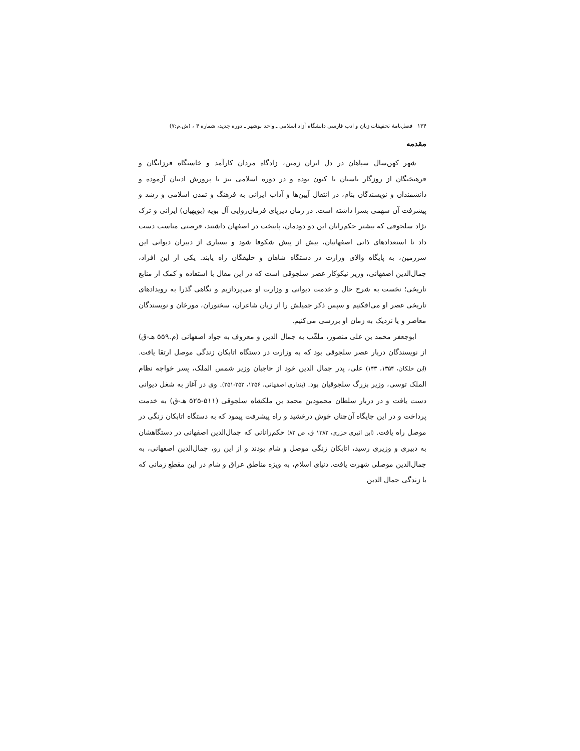۱۳۴ فصل‌نامهٔ تحقیقات زبان و ادب فارسی دانشگاه آزاد اسلامی ـ واحد بوشهر ـ دوره جدید، شماره ۴ ، (ش.م:۷)
مقدمه
شهر کهن‌سال سپاهان در دل ایران زمین، زادگاه مردان کارآمد و خاستگاه فرزانگان و فرهیختگان از روزگار باستان تا کنون بوده و در دوره اسلامی نیز با پرورش ادیبان آزموده و دانشمندان و نویسندگان بنام، در انتقال آیین‌ها و آداب ایرانی به فرهنگ و تمدن اسلامی و رشد و پیشرفت آن سهمی بسزا داشته است. در زمان دیرپای فرمان‌روایی آل بویه (بویهیان) ایرانی و ترک نژاد سلجوقی که بیشتر حکم‌رانان این دو دودمان، پایتخت در اصفهان داشتند، فرصتی مناسب دست داد تا استعدادهای ذاتی اصفهانیان، بیش از پیش شکوفا شود و بسیاری از دبیران دیوانی این سرزمین، به پایگاه والای وزارت در دستگاه شاهان و خلیفگان راه یابند. یکی از این افراد، جمال‌الدین اصفهانی، وزیر نیکوکار عصر سلجوقی است که در این مقال با استفاده و کمک از منابع تاریخی؛ نخست به شرح حال و خدمت دیوانی و وزارت او می‌پردازیم و نگاهی گذرا به رویدادهای تاریخی عصر او می‌افکنیم و سپس ذکر جمیلش را از زبان شاعران، سخنوران، مورخان و نویسندگان معاصر و یا نزدیک به زمان او بررسی می‌کنیم.
ابوجعفر محمد بن علی منصور، ملقّب به جمال الدین و معروف به جواد اصفهانی (م.۵۵۹ هـ-ق) از نویسندگان دربار عصر سلجوقی بود که به وزارت در دستگاه اتابکان زندگی موصل ارتقا یافت. (ابن خلکان، ۱۳۵۴، ۱۴۳) علی، پدر جمال الدین خود از حاجبان وزیر شمس الملک، پسر خواجه نظام الملک توسی، وزیر بزرگ سلجوقیان بود. (بنداری اصفهانی، ۱۳۵۶، ۲۵۲-۲۵۱). وی در آغاز به شغل دیوانی دست یافت و در دربار سلطان محمودبن محمد بن ملکشاه سلجوقی (۵۱۱-۵۲۵ هـ-ق) به خدمت پرداخت و در این جایگاه آن‌چنان خوش درخشید و راه پیشرفت پیمود که به دستگاه اتابکان زنگی در موصل راه یافت. (ابن اثیری جزری، ۱۳۸۲ ق، ص ۸۲) حکم‌رانانی که جمال‌الدین اصفهانی در دستگاهشان به دبیری و وزیری رسید، اتابکان زنگی موصل و شام بودند و از این رو، جمال‌الدین اصفهانی، به جمال‌الدین موصلی شهرت یافت. دنیای اسلام، به ویژه مناطق عراق و شام در این مقطع زمانی که با زندگی جمال الدین